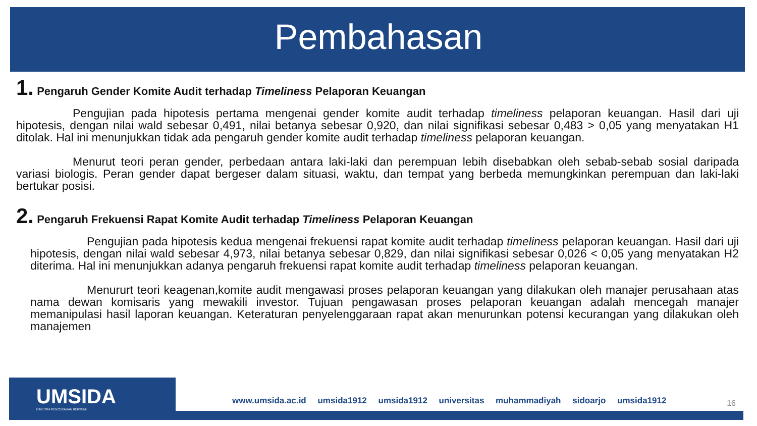Pembahasan
1. Pengaruh Gender Komite Audit terhadap Timeliness Pelaporan Keuangan
Pengujian pada hipotesis pertama mengenai gender komite audit terhadap timeliness pelaporan keuangan. Hasil dari uji hipotesis, dengan nilai wald sebesar 0,491, nilai betanya sebesar 0,920, dan nilai signifikasi sebesar 0,483 > 0,05 yang menyatakan H1 ditolak. Hal ini menunjukkan tidak ada pengaruh gender komite audit terhadap timeliness pelaporan keuangan.
Menurut teori peran gender, perbedaan antara laki-laki dan perempuan lebih disebabkan oleh sebab-sebab sosial daripada variasi biologis. Peran gender dapat bergeser dalam situasi, waktu, dan tempat yang berbeda memungkinkan perempuan dan laki-laki bertukar posisi.
2. Pengaruh Frekuensi Rapat Komite Audit terhadap Timeliness Pelaporan Keuangan
Pengujian pada hipotesis kedua mengenai frekuensi rapat komite audit terhadap timeliness pelaporan keuangan. Hasil dari uji hipotesis, dengan nilai wald sebesar 4,973, nilai betanya sebesar 0,829, dan nilai signifikasi sebesar 0,026 < 0,05 yang menyatakan H2 diterima. Hal ini menunjukkan adanya pengaruh frekuensi rapat komite audit terhadap timeliness pelaporan keuangan.
Menururt teori keagenan,komite audit mengawasi proses pelaporan keuangan yang dilakukan oleh manajer perusahaan atas nama dewan komisaris yang mewakili investor. Tujuan pengawasan proses pelaporan keuangan adalah mencegah manajer memanipulasi hasil laporan keuangan. Keteraturan penyelenggaraan rapat akan menurunkan potensi kecurangan yang dilakukan oleh manajemen
UMSIDA
DARI SINI PENCERAHAN BERSEMI
www.umsida.ac.id umsida1912 umsida1912 universitas muhammadiyah sidoarjo umsida1912
16